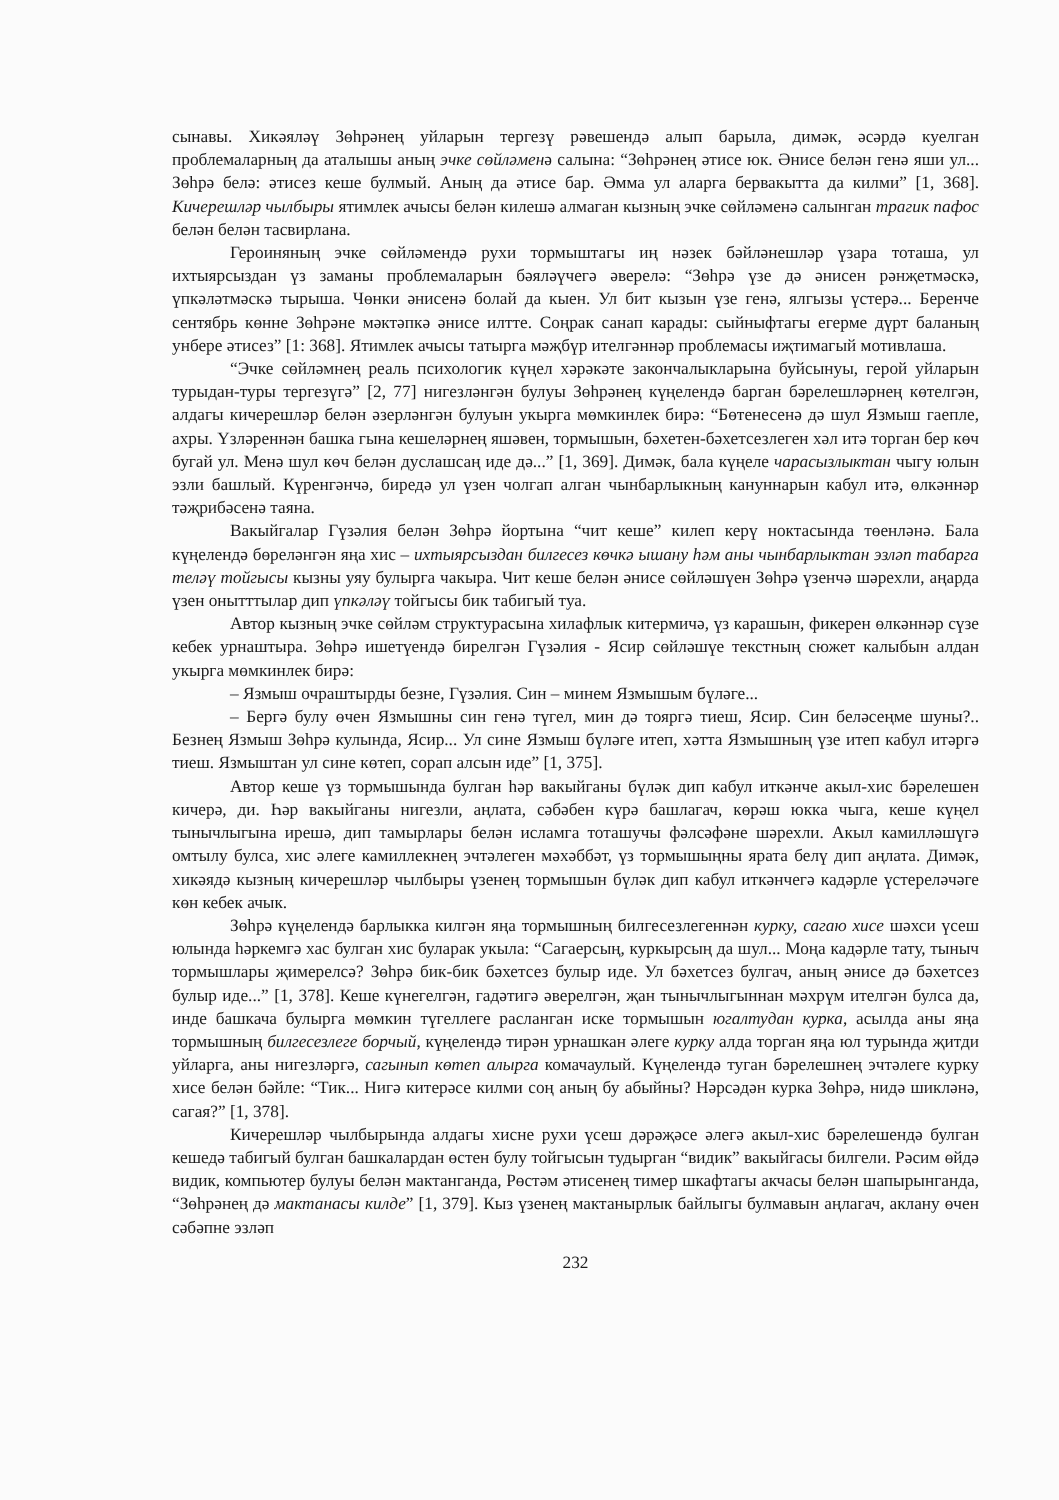сынавы. Хикәяләү Зөһрәнең уйларын тергезү рәвешендә алып барыла, димәк, әсәрдә куелган проблемаларның да аталышы аның эчке сөйләменә салына: “Зөһрәнең әтисе юк. Әнисе белән генә яши ул... Зөһрә белә: әтисез кеше булмый. Аның да әтисе бар. Әмма ул аларга бервакытта да килми” [1, 368]. Кичерешләр чылбыры ятимлек ачысы белән килешә алмаган кызның эчке сөйләменә салынган трагик пафос белән белән тасвирлана.
Героиняның эчке сөйләмендә рухи тормыштагы иң нәзек бәйләнешләр үзара тоташа, ул ихтыярсыздан үз заманы проблемаларын бәяләүчегә әверелә: “Зөһрә үзе дә әнисен рәнҗетмәскә, үпкәләтмәскә тырыша. Чөнки әнисенә болай да кыен. Ул бит кызын үзе генә, ялгызы үстерә... Беренче сентябрь көнне Зөһрәне мәктәпкә әнисе илтте. Соңрак санап карады: сыйныфтагы егерме дүрт баланың унбере әтисез” [1: 368]. Ятимлек ачысы татырга мәҗбүр ителгәннәр проблемасы иҗтимагый мотивлаша.
“Эчке сөйләмнең реаль психологик күңел хәрәкәте закончалыкларына буйсынуы, герой уйларын турыдан-туры тергезүгә” [2, 77] нигезләнгән булуы Зөһрәнең күңелендә барган бәрелешләрнең көтелгән, алдагы кичерешләр белән әзерләнгән булуын укырга мөмкинлек бирә: “Бөтенесенә дә шул Язмыш гаепле, ахры. Үзләреннән башка гына кешеләрнең яшәвен, тормышын, бәхетен-бәхетсезлеген хәл итә торган бер көч бугай ул. Менә шул көч белән дуслашсаң иде дә...” [1, 369]. Димәк, бала күңеле чарасызлыктан чыгу юлын эзли башлый. Күренгәнчә, биредә ул үзен чолгап алган чынбарлыкның кануннарын кабул итә, өлкәннәр тәҗрибәсенә таяна.
Вакыйгалар Гүзәлия белән Зөһрә йортына “чит кеше” килеп керү ноктасында төенләнә. Бала күңелендә бөреләнгән яңа хис – ихтыярсыздан билгесез көчкә ышану һәм аны чынбарлыктан эзләп табарга теләү тойгысы кызны уяу булырга чакыра. Чит кеше белән әнисе сөйләшүен Зөһрә үзенчә шәрехли, аңарда үзен онытттылар дип үпкәләү тойгысы бик табигый туа.
Автор кызның эчке сөйләм структурасына хилафлык китермичә, үз карашын, фикерен өлкәннәр сүзе кебек урнаштыра. Зөһрә ишетүендә бирелгән Гүзәлия - Ясир сөйләшүе текстның сюжет калыбын алдан укырга мөмкинлек бирә:
– Язмыш очраштырды безне, Гүзәлия. Син – минем Язмышым бүләге...
– Бергә булу өчен Язмышны син генә түгел, мин дә тояргә тиеш, Ясир. Син беләсеңме шуны?.. Безнең Язмыш Зөһрә кулында, Ясир... Ул сине Язмыш бүләге итеп, хәтта Язмышның үзе итеп кабул итәргә тиеш. Язмыштан ул сине көтеп, сорап алсын иде” [1, 375].
Автор кеше үз тормышында булган һәр вакыйганы бүләк дип кабул иткәнче акыл-хис бәрелешен кичерә, ди. Һәр вакыйганы нигезли, аңлата, сәбәбен күрә башлагач, көрәш юкка чыга, кеше күңел тынычлыгына ирешә, дип тамырлары белән исламга тоташучы фәлсәфәне шәрехли. Акыл камилләшүгә омтылу булса, хис әлеге камиллекнең эчтәлеген мәхәббәт, үз тормышыңны ярата белү дип аңлата. Димәк, хикәядә кызның кичерешләр чылбыры үзенең тормышын бүләк дип кабул иткәнчегә кадәрле үстереләчәге көн кебек ачык.
Зөһрә күңелендә барлыкка килгән яңа тормышның билгесезлегеннән курку, сагаю хисе шәхси үсеш юлында һәркемгә хас булган хис буларак укыла: “Сагаерсың, куркырсың да шул... Моңа кадәрле тату, тыныч тормышлары җимерелсә? Зөһрә бик-бик бәхетсез булыр иде. Ул бәхетсез булгач, аның әнисе дә бәхетсез булыр иде...” [1, 378]. Кеше күнегелгән, гадәтигә әверелгән, җан тынычлыгыннан мәхрүм ителгән булса да, инде башкача булырга мөмкин түгеллеге расланган иске тормышын югалтудан курка, асылда аны яңа тормышның билгесезлеге борчый, күңелендә тирән урнашкан әлеге курку алда торган яңа юл турында җитди уйларга, аны нигезләргә, сагынып көтеп алырга комачаулый. Күңелендә туган бәрелешнең эчтәлеге курку хисе белән бәйле: “Тик... Нигә китерәсе килми соң аның бу абыйны? Нәрсәдән курка Зөһрә, нидә шикләнә, сагая?” [1, 378].
Кичерешләр чылбырында алдагы хисне рухи үсеш дәрәҗәсе әлегә акыл-хис бәрелешендә булган кешедә табигый булган башкалардан өстен булу тойгысын тудырган “видик” вакыйгасы билгели. Рәсим өйдә видик, компьютер булуы белән мактанганда, Рөстәм әтисенең тимер шкафтагы акчасы белән шапырынганда, “Зөһрәнең дә мактанасы килде” [1, 379]. Кыз үзенең мактанырлык байлыгы булмавын аңлагач, аклану өчен сәбәпне эзләп
232